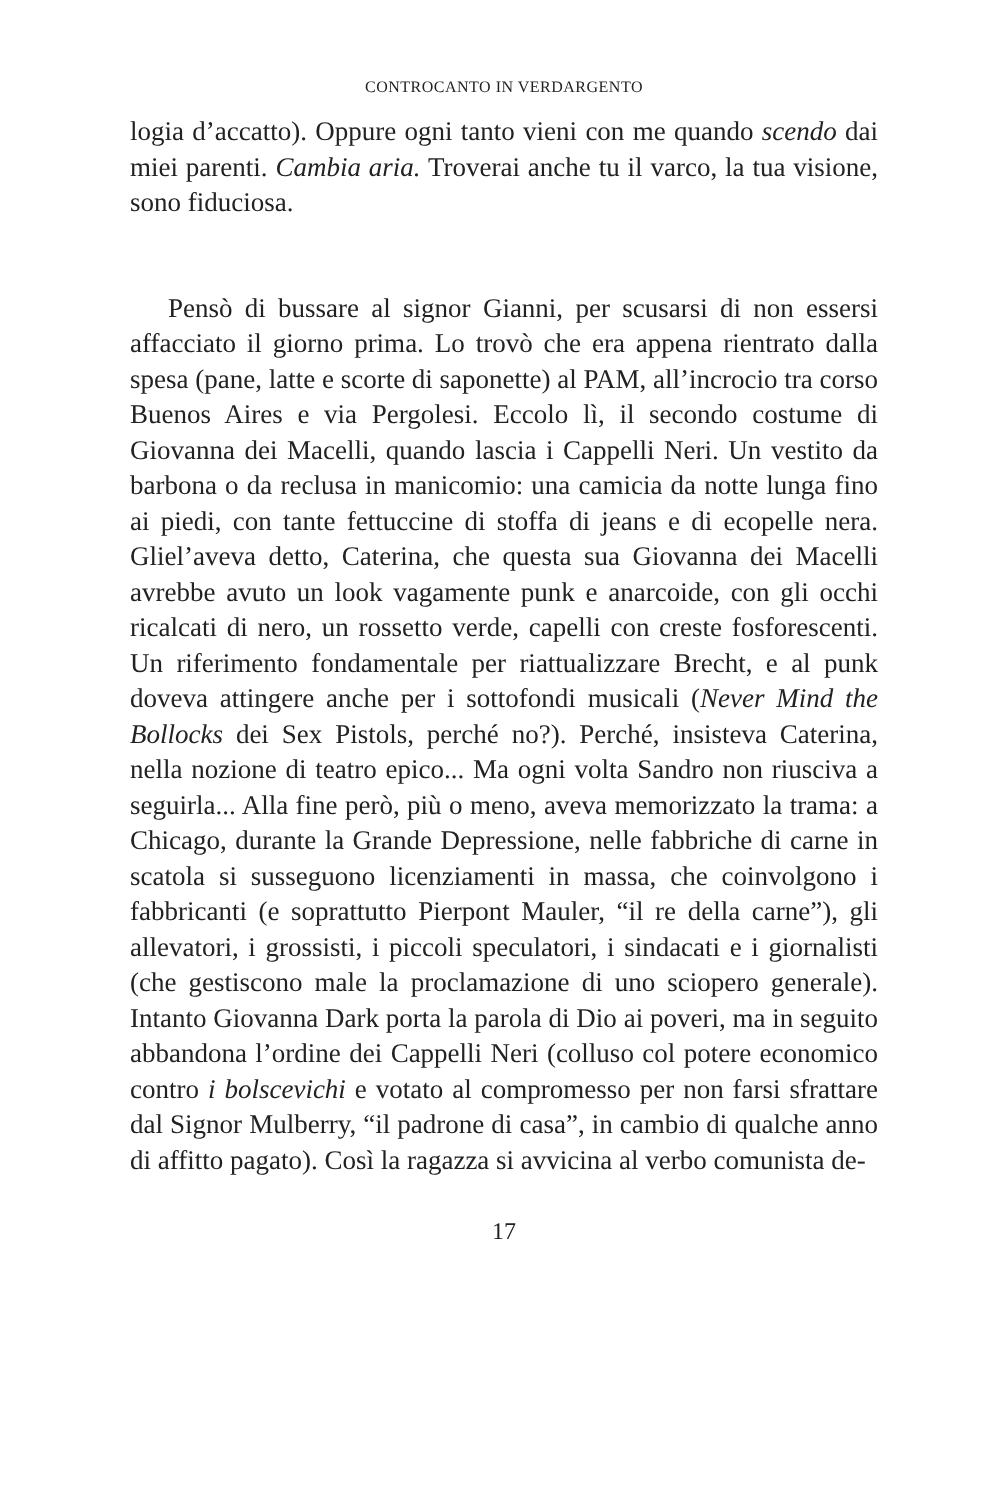CONTROCANTO IN VERDARGENTO
logia d’accatto). Oppure ogni tanto vieni con me quando scendo dai miei parenti. Cambia aria. Troverai anche tu il varco, la tua visione, sono fiduciosa.
Pensò di bussare al signor Gianni, per scusarsi di non essersi affacciato il giorno prima. Lo trovò che era appena rientrato dalla spesa (pane, latte e scorte di saponette) al PAM, all’incrocio tra corso Buenos Aires e via Pergolesi. Eccolo lì, il secondo costume di Giovanna dei Macelli, quando lascia i Cappelli Neri. Un vestito da barbona o da reclusa in manicomio: una camicia da notte lunga fino ai piedi, con tante fettuccine di stoffa di jeans e di ecopelle nera. Gliel’aveva detto, Caterina, che questa sua Giovanna dei Macelli avrebbe avuto un look vagamente punk e anarcoide, con gli occhi ricalcati di nero, un rossetto verde, capelli con creste fosforescenti. Un riferimento fondamentale per riattualizzare Brecht, e al punk doveva attingere anche per i sottofondi musicali (Never Mind the Bollocks dei Sex Pistols, perché no?). Perché, insisteva Caterina, nella nozione di teatro epico... Ma ogni volta Sandro non riusciva a seguirla... Alla fine però, più o meno, aveva memorizzato la trama: a Chicago, durante la Grande Depressione, nelle fabbriche di carne in scatola si susseguono licenziamenti in massa, che coinvolgono i fabbricanti (e soprattutto Pierpont Mauler, “il re della carne”), gli allevatori, i grossisti, i piccoli speculatori, i sindacati e i giornalisti (che gestiscono male la proclamazione di uno sciopero generale). Intanto Giovanna Dark porta la parola di Dio ai poveri, ma in seguito abbandona l’ordine dei Cappelli Neri (colluso col potere economico contro i bolscevichi e votato al compromesso per non farsi sfrattare dal Signor Mulberry, “il padrone di casa”, in cambio di qualche anno di affitto pagato). Così la ragazza si avvicina al verbo comunista de-
17